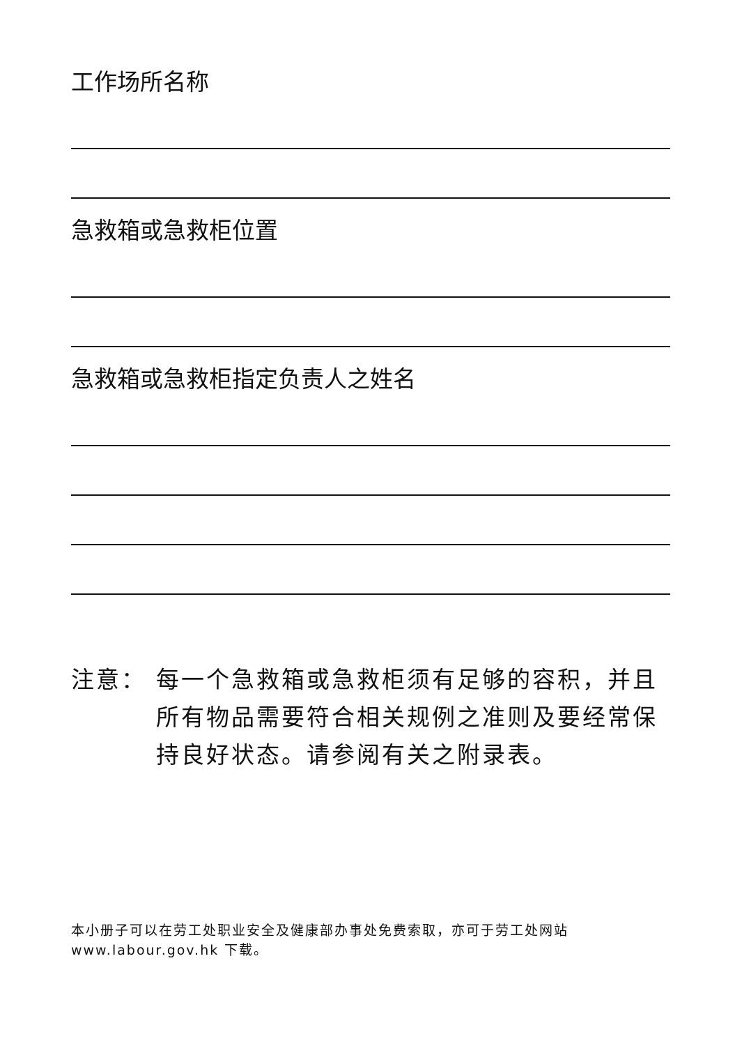工作场所名称
急救箱或急救柜位置
急救箱或急救柜指定负责人之姓名
注意： 每一个急救箱或急救柜须有足够的容积，并且所有物品需要符合相关规例之准则及要经常保持良好状态。请参阅有关之附录表。
本小册子可以在劳工处职业安全及健康部办事处免费索取，亦可于劳工处网站
www.labour.gov.hk 下载。